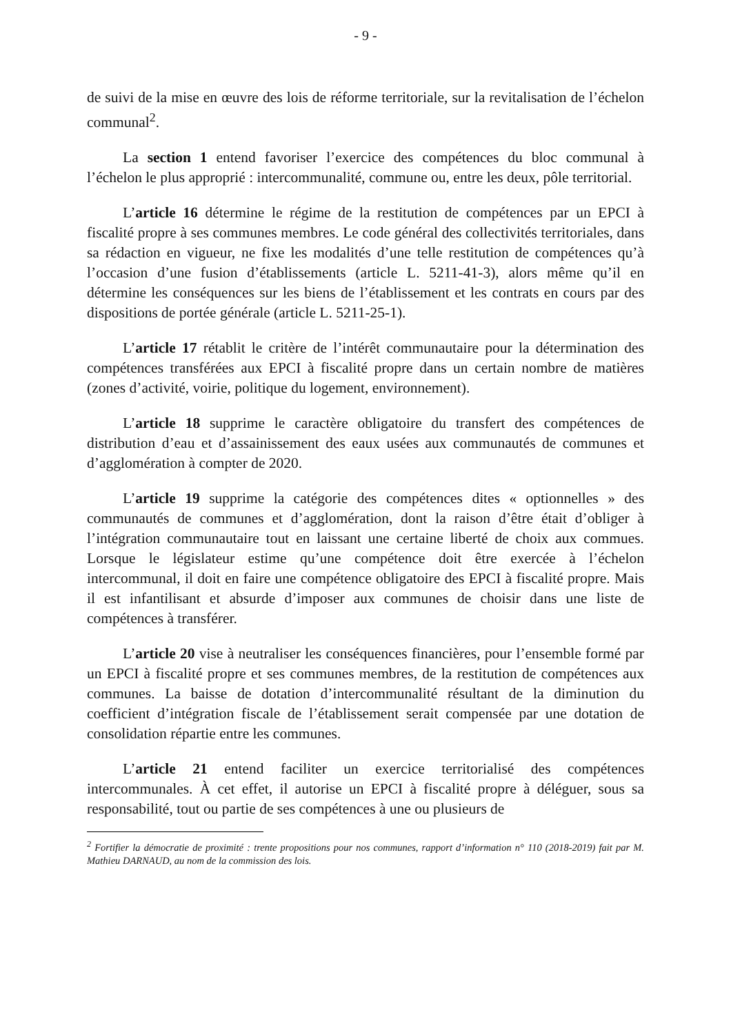- 9 -
de suivi de la mise en œuvre des lois de réforme territoriale, sur la revitalisation de l’échelon communal<sup>2</sup>.
La section 1 entend favoriser l’exercice des compétences du bloc communal à l’échelon le plus approprié : intercommunalité, commune ou, entre les deux, pôle territorial.
L’article 16 détermine le régime de la restitution de compétences par un EPCI à fiscalité propre à ses communes membres. Le code général des collectivités territoriales, dans sa rédaction en vigueur, ne fixe les modalités d’une telle restitution de compétences qu’à l’occasion d’une fusion d’établissements (article L. 5211-41-3), alors même qu’il en détermine les conséquences sur les biens de l’établissement et les contrats en cours par des dispositions de portée générale (article L. 5211-25-1).
L’article 17 rétablit le critère de l’intérêt communautaire pour la détermination des compétences transférées aux EPCI à fiscalité propre dans un certain nombre de matières (zones d’activité, voirie, politique du logement, environnement).
L’article 18 supprime le caractère obligatoire du transfert des compétences de distribution d’eau et d’assainissement des eaux usées aux communautés de communes et d’agglomération à compter de 2020.
L’article 19 supprime la catégorie des compétences dites « optionnelles » des communautés de communes et d’agglomération, dont la raison d’être était d’obliger à l’intégration communautaire tout en laissant une certaine liberté de choix aux commues. Lorsque le législateur estime qu’une compétence doit être exercée à l’échelon intercommunal, il doit en faire une compétence obligatoire des EPCI à fiscalité propre. Mais il est infantilisant et absurde d’imposer aux communes de choisir dans une liste de compétences à transférer.
L’article 20 vise à neutraliser les conséquences financières, pour l’ensemble formé par un EPCI à fiscalité propre et ses communes membres, de la restitution de compétences aux communes. La baisse de dotation d’intercommunalité résultant de la diminution du coefficient d’intégration fiscale de l’établissement serait compensée par une dotation de consolidation répartie entre les communes.
L’article 21 entend faciliter un exercice territorialisé des compétences intercommunales. À cet effet, il autorise un EPCI à fiscalité propre à déléguer, sous sa responsabilité, tout ou partie de ses compétences à une ou plusieurs de
<sup>2</sup> Fortifier la démocratie de proximité : trente propositions pour nos communes, rapport d’information n° 110 (2018-2019) fait par M. Mathieu DARNAUD, au nom de la commission des lois.